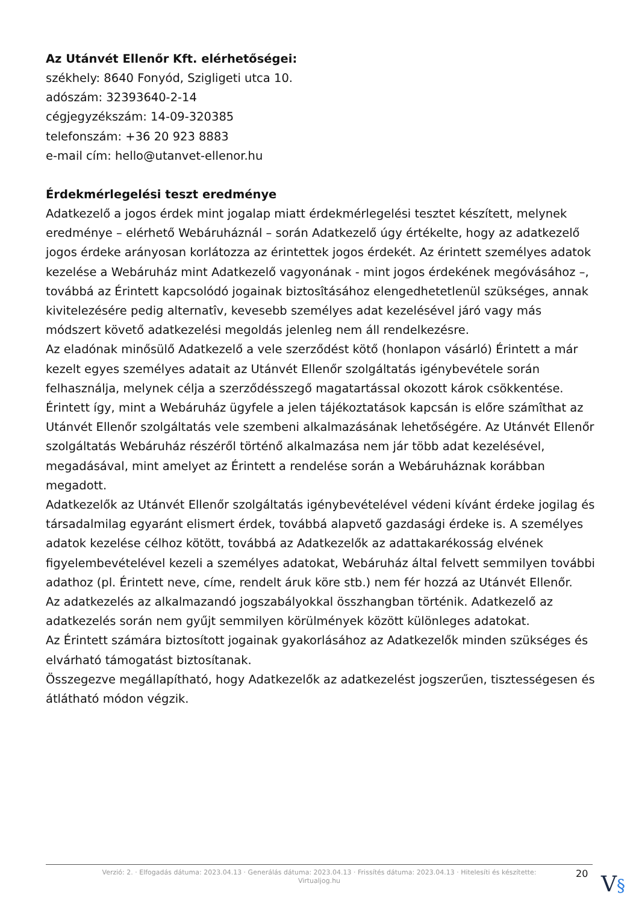Az Utánvét Ellenőr Kft. elérhetőségei:
székhely: 8640 Fonyód, Szigligeti utca 10.
adószám: 32393640-2-14
cégjegyzékszám: 14-09-320385
telefonszám: +36 20 923 8883
e-mail cím: hello@utanvet-ellenor.hu
Érdekmérlegelési teszt eredménye
Adatkezelő a jogos érdek mint jogalap miatt érdekmérlegelési tesztet készített, melynek eredménye – elérhető Webáruháznál – során Adatkezelő úgy értékelte, hogy az adatkezelő jogos érdeke arányosan korlátozza az érintettek jogos érdekét. Az érintett személyes adatok kezelése a Webáruház mint Adatkezelő vagyonának - mint jogos érdekének megóvásához –, továbbá az Érintett kapcsolódó jogainak biztosîtásához elengedhetetlenül szükséges, annak kivitelezésére pedig alternatîv, kevesebb személyes adat kezelésével járó vagy más módszert követő adatkezelési megoldás jelenleg nem áll rendelkezésre.
Az eladónak minősülő Adatkezelő a vele szerződést kötő (honlapon vásárló) Érintett a már kezelt egyes személyes adatait az Utánvét Ellenőr szolgáltatás igénybevétele során felhasználja, melynek célja a szerződésszegő magatartással okozott károk csökkentése. Érintett így, mint a Webáruház ügyfele a jelen tájékoztatások kapcsán is előre számîthat az Utánvét Ellenőr szolgáltatás vele szembeni alkalmazásának lehetőségére. Az Utánvét Ellenőr szolgáltatás Webáruház részéről történő alkalmazása nem jár több adat kezelésével, megadásával, mint amelyet az Érintett a rendelése során a Webáruháznak korábban megadott.
Adatkezelők az Utánvét Ellenőr szolgáltatás igénybevételével védeni kívánt érdeke jogilag és társadalmilag egyaránt elismert érdek, továbbá alapvető gazdasági érdeke is. A személyes adatok kezelése célhoz kötött, továbbá az Adatkezelők az adattakarékosság elvének figyelembevételével kezeli a személyes adatokat, Webáruház által felvett semmilyen további adathoz (pl. Érintett neve, címe, rendelt áruk köre stb.) nem fér hozzá az Utánvét Ellenőr.
Az adatkezelés az alkalmazandó jogszabályokkal összhangban történik. Adatkezelő az adatkezelés során nem gyűjt semmilyen körülmények között különleges adatokat.
Az Érintett számára biztosított jogainak gyakorlásához az Adatkezelők minden szükséges és elvárható támogatást biztosítanak.
Összegezve megállapítható, hogy Adatkezelők az adatkezelést jogszerűen, tisztességesen és átlátható módon végzik.
Verzió: 2. · Elfogadás dátuma: 2023.04.13 · Generálás dátuma: 2023.04.13 · Frissítés dátuma: 2023.04.13 · Hitelesíti és készítette:
Virtualjog.hu
20 V§